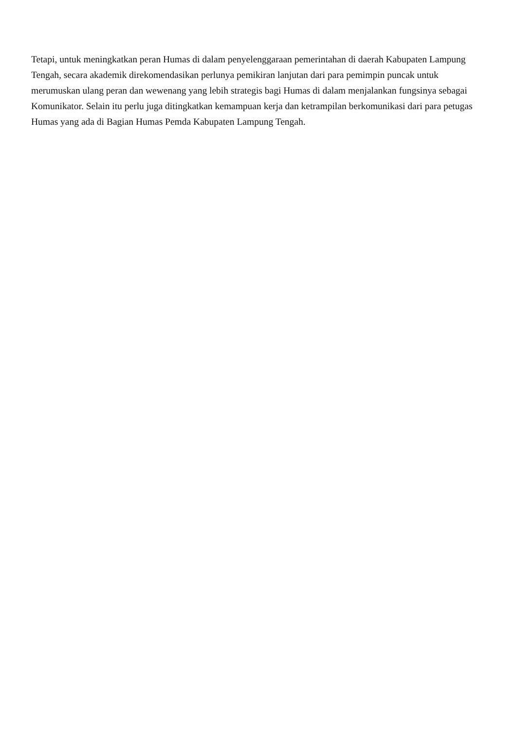Tetapi, untuk meningkatkan peran Humas di dalam penyelenggaraan pemerintahan di daerah Kabupaten Lampung Tengah, secara akademik direkomendasikan perlunya pemikiran lanjutan dari para pemimpin puncak untuk merumuskan ulang peran dan wewenang yang lebih strategis bagi Humas di dalam menjalankan fungsinya sebagai Komunikator. Selain itu perlu juga ditingkatkan kemampuan kerja dan ketrampilan berkomunikasi dari para petugas Humas yang ada di Bagian Humas Pemda Kabupaten Lampung Tengah.